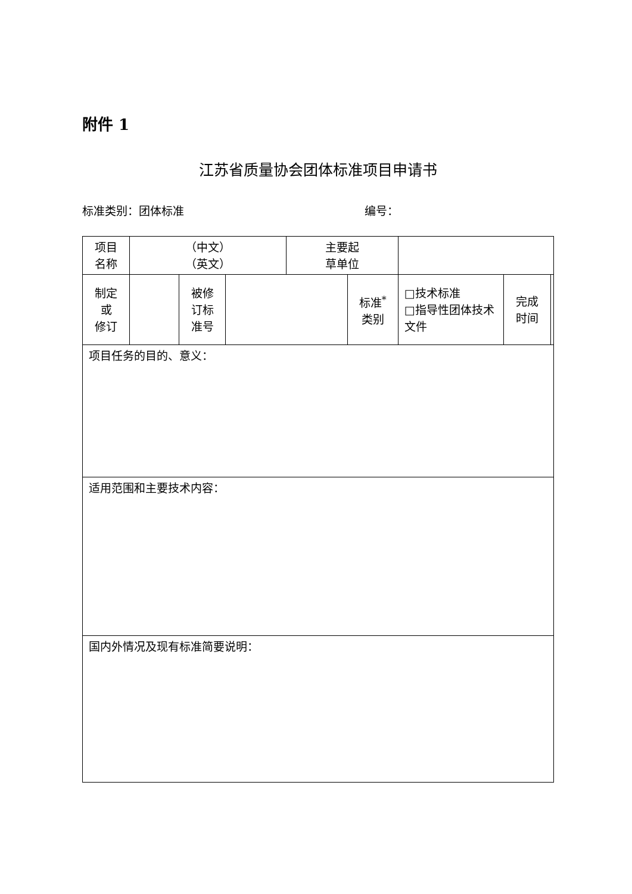附件 1
江苏省质量协会团体标准项目申请书
标准类别：团体标准 编号：
| 项目 名称 | （中文） （英文） | | | 主要起 草单位 | | | | |
| 制定 或 修订 | | 被修 订标 准号 | | | 标准<sup>*</sup> 类别 | □技术标准 □指导性团体技术文件 | 完成 时间 | |
| 项目任务的目的、意义： | | | | | | | | |
| 适用范围和主要技术内容： | | | | | | | | |
| 国内外情况及现有标准简要说明： | | | | | | | | |